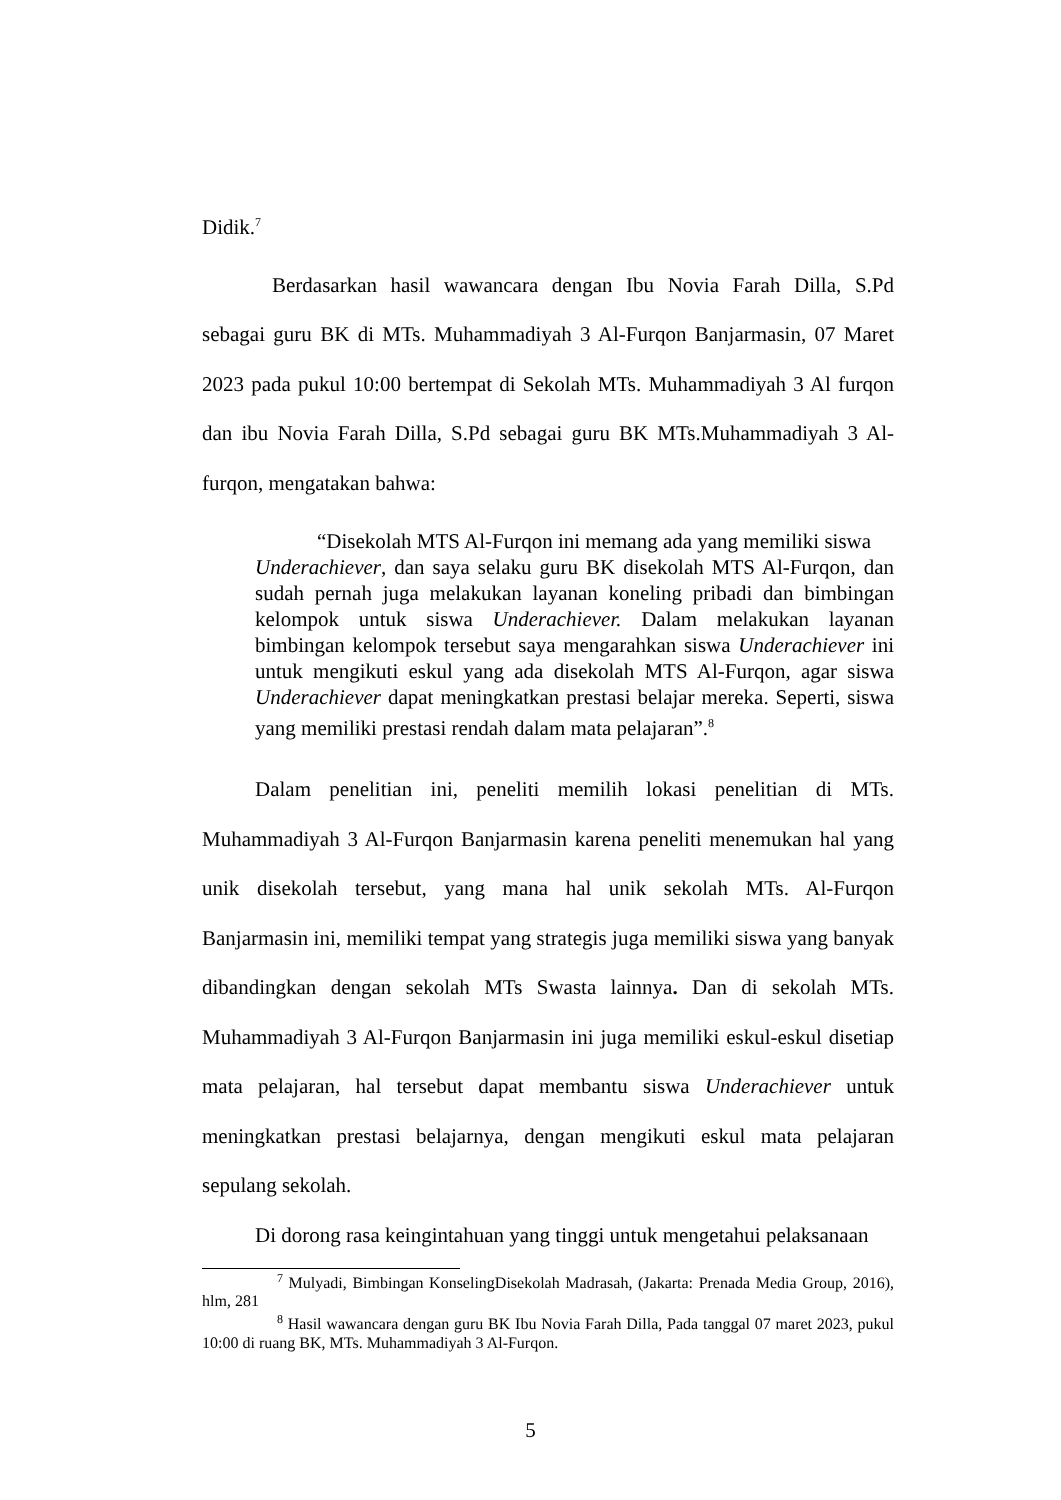Didik.<sup>7</sup>
Berdasarkan hasil wawancara dengan Ibu Novia Farah Dilla, S.Pd sebagai guru BK di MTs. Muhammadiyah 3 Al-Furqon Banjarmasin, 07 Maret 2023 pada pukul 10:00 bertempat di Sekolah MTs. Muhammadiyah 3 Al furqon dan ibu Novia Farah Dilla, S.Pd sebagai guru BK MTs.Muhammadiyah 3 Al-furqon, mengatakan bahwa:
“Disekolah MTS Al-Furqon ini memang ada yang memiliki siswa
Underachiever, dan saya selaku guru BK disekolah MTS Al-Furqon, dan sudah pernah juga melakukan layanan koneling pribadi dan bimbingan kelompok untuk siswa Underachiever. Dalam melakukan layanan bimbingan kelompok tersebut saya mengarahkan siswa Underachiever ini untuk mengikuti eskul yang ada disekolah MTS Al-Furqon, agar siswa Underachiever dapat meningkatkan prestasi belajar mereka. Seperti, siswa yang memiliki prestasi rendah dalam mata pelajaran”.<sup>8</sup>
Dalam penelitian ini, peneliti memilih lokasi penelitian di MTs. Muhammadiyah 3 Al-Furqon Banjarmasin karena peneliti menemukan hal yang unik disekolah tersebut, yang mana hal unik sekolah MTs. Al-Furqon Banjarmasin ini, memiliki tempat yang strategis juga memiliki siswa yang banyak dibandingkan dengan sekolah MTs Swasta lainnya. Dan di sekolah MTs. Muhammadiyah 3 Al-Furqon Banjarmasin ini juga memiliki eskul-eskul disetiap mata pelajaran, hal tersebut dapat membantu siswa Underachiever untuk meningkatkan prestasi belajarnya, dengan mengikuti eskul mata pelajaran sepulang sekolah.
Di dorong rasa keingintahuan yang tinggi untuk mengetahui pelaksanaan
<sup>7</sup> Mulyadi, Bimbingan KonselingDisekolah Madrasah, (Jakarta: Prenada Media Group, 2016), hlm, 281
<sup>8</sup> Hasil wawancara dengan guru BK Ibu Novia Farah Dilla, Pada tanggal 07 maret 2023, pukul 10:00 di ruang BK, MTs. Muhammadiyah 3 Al-Furqon.
5